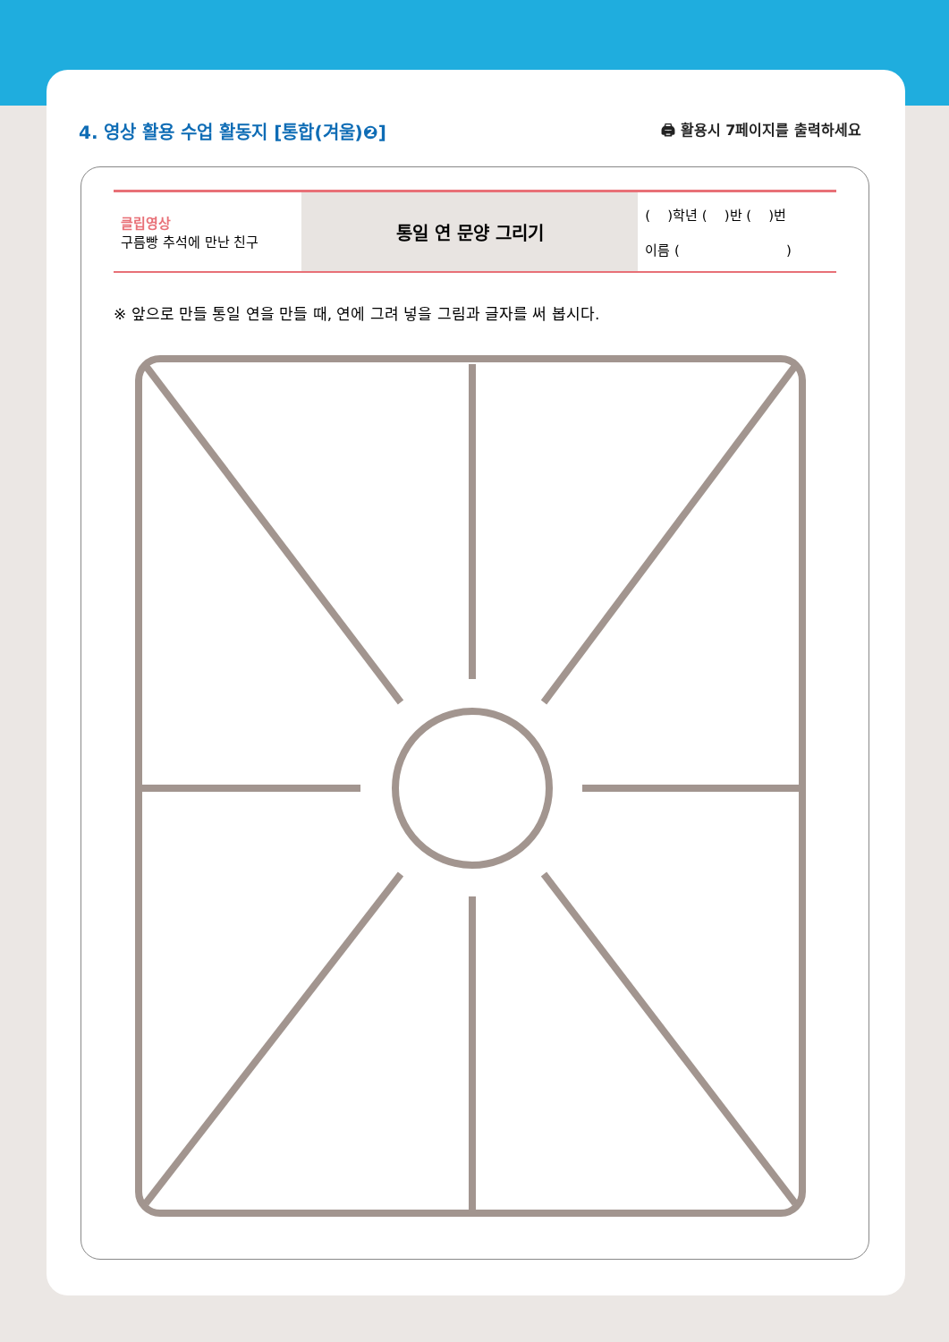4. 영상 활용 수업 활동지 [통합(겨울)❷]
🖨 활용시 7페이지를 출력하세요
| 클립영상 구름빵 추석에 만난 친구 | 통일 연 문양 그리기 | ( )학년 ( )반 ( )번 이름 ( ) |
※ 앞으로 만들 통일 연을 만들 때, 연에 그려 넣을 그림과 글자를 써 봅시다.